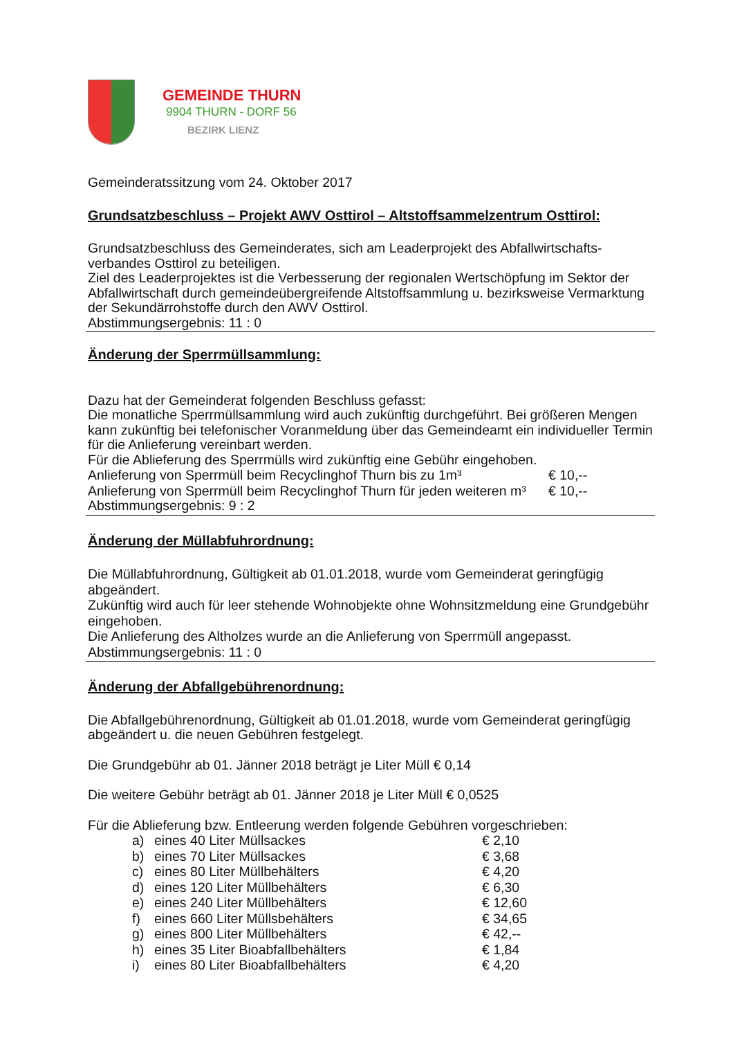GEMEINDE THURN
9904 THURN - DORF 56
BEZIRK LIENZ
Gemeinderatssitzung vom 24. Oktober 2017
Grundsatzbeschluss – Projekt AWV Osttirol – Altstoffsammelzentrum Osttirol:
Grundsatzbeschluss des Gemeinderates, sich am Leaderprojekt des Abfallwirtschafts-
verbandes Osttirol zu beteiligen.
Ziel des Leaderprojektes ist die Verbesserung der regionalen Wertschöpfung im Sektor der Abfallwirtschaft durch gemeindeübergreifende Altstoffsammlung u. bezirksweise Vermarktung der Sekundärrohstoffe durch den AWV Osttirol.
Abstimmungsergebnis: 11 : 0
Änderung der Sperrmüllsammlung:
Dazu hat der Gemeinderat folgenden Beschluss gefasst:
Die monatliche Sperrmüllsammlung wird auch zukünftig durchgeführt. Bei größeren Mengen kann zukünftig bei telefonischer Voranmeldung über das Gemeindeamt ein individueller Termin für die Anlieferung vereinbart werden.
Für die Ablieferung des Sperrmülls wird zukünftig eine Gebühr eingehoben.
| Anlieferung von Sperrmüll beim Recyclinghof Thurn bis zu 1m³ | € 10,-- |
| Anlieferung von Sperrmüll beim Recyclinghof Thurn für jeden weiteren m³ | € 10,-- |
Abstimmungsergebnis: 9 : 2
Änderung der Müllabfuhrordnung:
Die Müllabfuhrordnung, Gültigkeit ab 01.01.2018, wurde vom Gemeinderat geringfügig abgeändert.
Zukünftig wird auch für leer stehende Wohnobjekte ohne Wohnsitzmeldung eine Grundgebühr eingehoben.
Die Anlieferung des Altholzes wurde an die Anlieferung von Sperrmüll angepasst.
Abstimmungsergebnis: 11 : 0
Änderung der Abfallgebührenordnung:
Die Abfallgebührenordnung, Gültigkeit ab 01.01.2018, wurde vom Gemeinderat geringfügig abgeändert u. die neuen Gebühren festgelegt.
Die Grundgebühr ab 01. Jänner 2018 beträgt je Liter Müll € 0,14
Die weitere Gebühr beträgt ab 01. Jänner 2018 je Liter Müll € 0,0525
Für die Ablieferung bzw. Entleerung werden folgende Gebühren vorgeschrieben:
| a) | eines 40 Liter Müllsackes | € 2,10 |
| b) | eines 70 Liter Müllsackes | € 3,68 |
| c) | eines 80 Liter Müllbehälters | € 4,20 |
| d) | eines 120 Liter Müllbehälters | € 6,30 |
| e) | eines 240 Liter Müllbehälters | € 12,60 |
| f) | eines 660 Liter Müllsbehälters | € 34,65 |
| g) | eines 800 Liter Müllbehälters | € 42,-- |
| h) | eines 35 Liter Bioabfallbehälters | € 1,84 |
| i) | eines 80 Liter Bioabfallbehälters | € 4,20 |